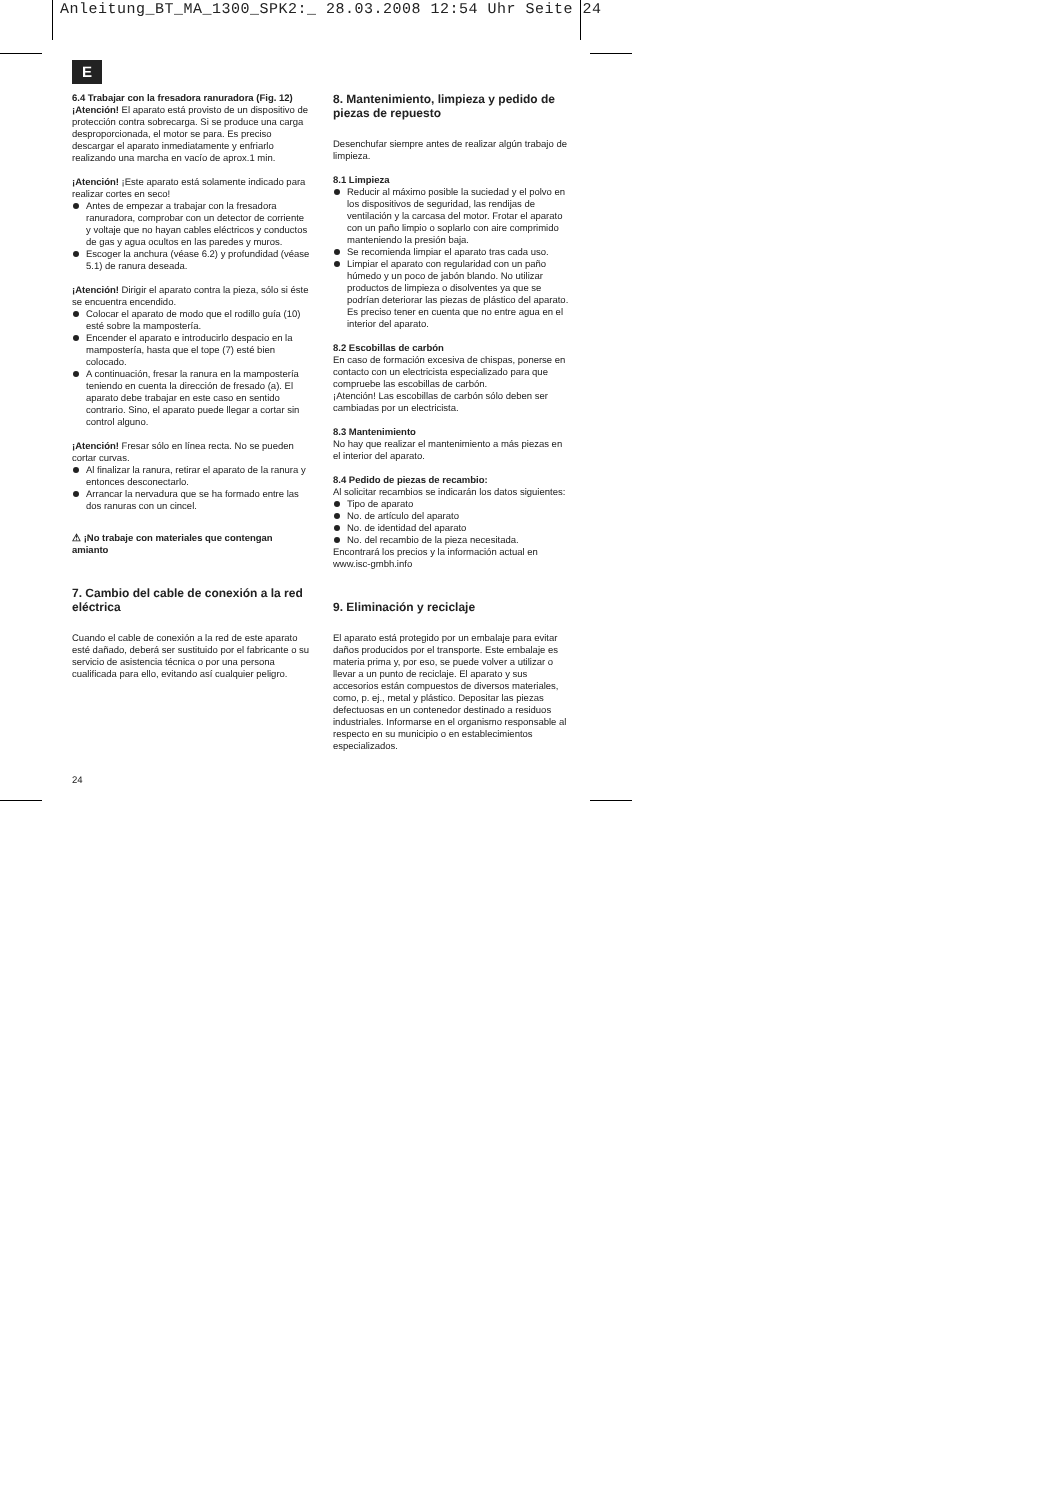Anleitung_BT_MA_1300_SPK2:_ 28.03.2008 12:54 Uhr Seite 24
E
6.4 Trabajar con la fresadora ranuradora (Fig. 12)
¡Atención! El aparato está provisto de un dispositivo de protección contra sobrecarga. Si se produce una carga desproporcionada, el motor se para. Es preciso descargar el aparato inmediatamente y enfriarlo realizando una marcha en vacío de aprox.1 min.
¡Atención! ¡Este aparato está solamente indicado para realizar cortes en seco!
Antes de empezar a trabajar con la fresadora ranuradora, comprobar con un detector de corriente y voltaje que no hayan cables eléctricos y conductos de gas y agua ocultos en las paredes y muros.
Escoger la anchura (véase 6.2) y profundidad (véase 5.1) de ranura deseada.
¡Atención! Dirigir el aparato contra la pieza, sólo si éste se encuentra encendido.
Colocar el aparato de modo que el rodillo guía (10) esté sobre la mampostería.
Encender el aparato e introducirlo despacio en la mampostería, hasta que el tope (7) esté bien colocado.
A continuación, fresar la ranura en la mampostería teniendo en cuenta la dirección de fresado (a). El aparato debe trabajar en este caso en sentido contrario. Sino, el aparato puede llegar a cortar sin control alguno.
¡Atención! Fresar sólo en línea recta. No se pueden cortar curvas.
Al finalizar la ranura, retirar el aparato de la ranura y entonces desconectarlo.
Arrancar la nervadura que se ha formado entre las dos ranuras con un cincel.
⚠ ¡No trabaje con materiales que contengan amianto
7. Cambio del cable de conexión a la red eléctrica
Cuando el cable de conexión a la red de este aparato esté dañado, deberá ser sustituido por el fabricante o su servicio de asistencia técnica o por una persona cualificada para ello, evitando así cualquier peligro.
8. Mantenimiento, limpieza y pedido de piezas de repuesto
Desenchufar siempre antes de realizar algún trabajo de limpieza.
8.1 Limpieza
Reducir al máximo posible la suciedad y el polvo en los dispositivos de seguridad, las rendijas de ventilación y la carcasa del motor. Frotar el aparato con un paño limpio o soplarlo con aire comprimido manteniendo la presión baja.
Se recomienda limpiar el aparato tras cada uso.
Limpiar el aparato con regularidad con un paño húmedo y un poco de jabón blando. No utilizar productos de limpieza o disolventes ya que se podrían deteriorar las piezas de plástico del aparato. Es preciso tener en cuenta que no entre agua en el interior del aparato.
8.2 Escobillas de carbón
En caso de formación excesiva de chispas, ponerse en contacto con un electricista especializado para que compruebe las escobillas de carbón.
¡Atención! Las escobillas de carbón sólo deben ser cambiadas por un electricista.
8.3 Mantenimiento
No hay que realizar el mantenimiento a más piezas en el interior del aparato.
8.4 Pedido de piezas de recambio:
Al solicitar recambios se indicarán los datos siguientes:
Tipo de aparato
No. de artículo del aparato
No. de identidad del aparato
No. del recambio de la pieza necesitada.
Encontrará los precios y la información actual en www.isc-gmbh.info
9. Eliminación y reciclaje
El aparato está protegido por un embalaje para evitar daños producidos por el transporte. Este embalaje es materia prima y, por eso, se puede volver a utilizar o llevar a un punto de reciclaje. El aparato y sus accesorios están compuestos de diversos materiales, como, p. ej., metal y plástico. Depositar las piezas defectuosas en un contenedor destinado a residuos industriales. Informarse en el organismo responsable al respecto en su municipio o en establecimientos especializados.
24